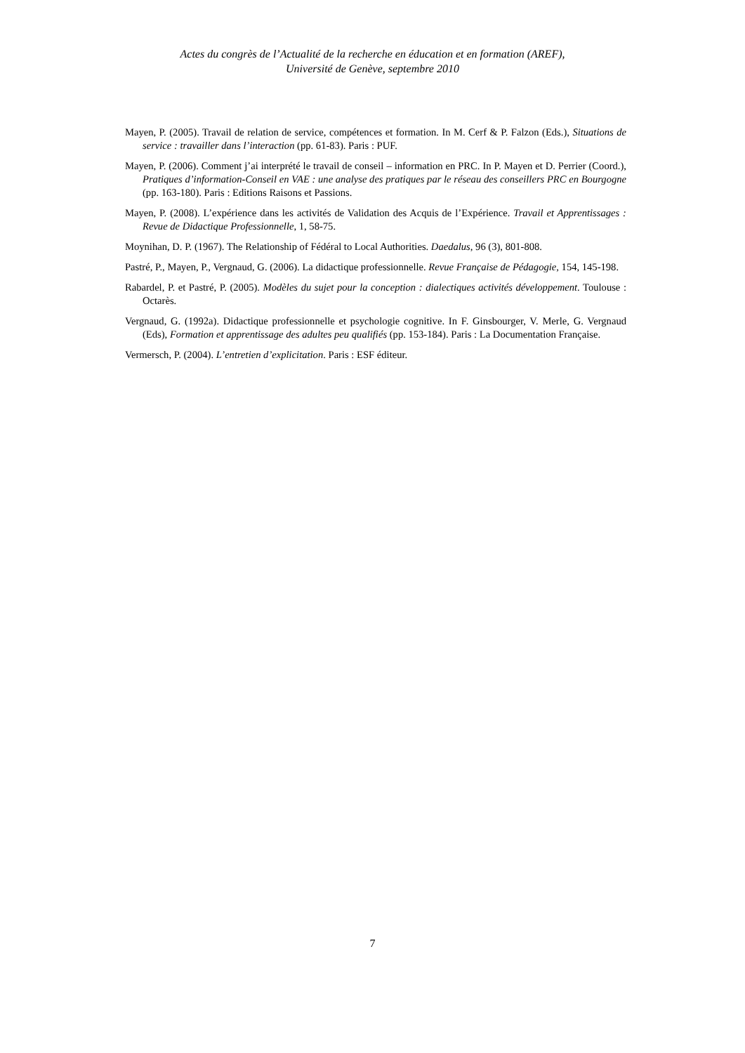Actes du congrès de l’Actualité de la recherche en éducation et en formation (AREF),
Université de Genève, septembre 2010
Mayen, P. (2005). Travail de relation de service, compétences et formation. In M. Cerf & P. Falzon (Eds.), Situations de service : travailler dans l’interaction (pp. 61-83). Paris : PUF.
Mayen, P. (2006). Comment j’ai interprété le travail de conseil – information en PRC. In P. Mayen et D. Perrier (Coord.), Pratiques d’information-Conseil en VAE : une analyse des pratiques par le réseau des conseillers PRC en Bourgogne (pp. 163-180). Paris : Editions Raisons et Passions.
Mayen, P. (2008). L’expérience dans les activités de Validation des Acquis de l’Expérience. Travail et Apprentissages : Revue de Didactique Professionnelle, 1, 58-75.
Moynihan, D. P. (1967). The Relationship of Fédéral to Local Authorities. Daedalus, 96 (3), 801-808.
Pastré, P., Mayen, P., Vergnaud, G. (2006). La didactique professionnelle. Revue Française de Pédagogie, 154, 145-198.
Rabardel, P. et Pastré, P. (2005). Modèles du sujet pour la conception : dialectiques activités développement. Toulouse : Octarès.
Vergnaud, G. (1992a). Didactique professionnelle et psychologie cognitive. In F. Ginsbourger, V. Merle, G. Vergnaud (Eds), Formation et apprentissage des adultes peu qualifiés (pp. 153-184). Paris : La Documentation Française.
Vermersch, P. (2004). L’entretien d’explicitation. Paris : ESF éditeur.
7